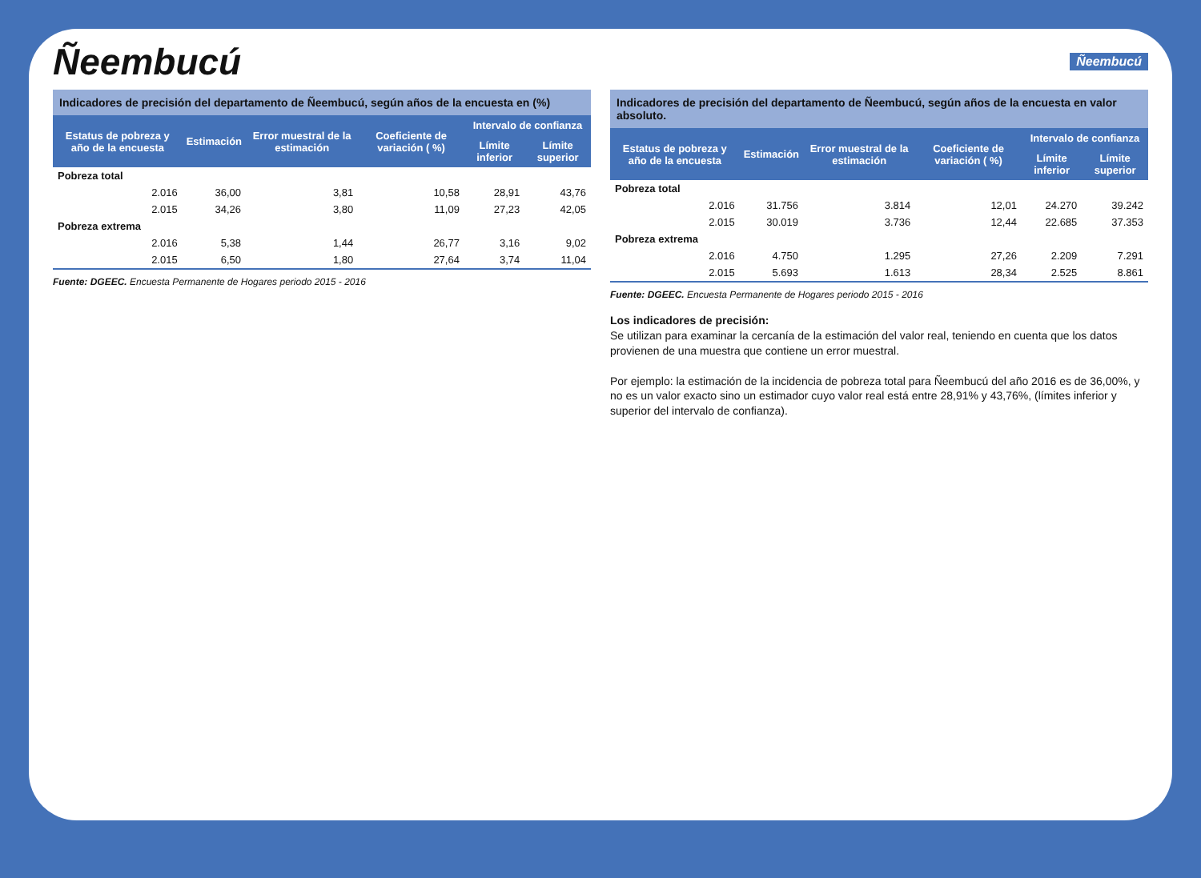Ñeembucú
Ñeembucú
Indicadores de precisión del departamento de Ñeembucú, según años de la encuesta en (%)
| Estatus de pobreza y año de la encuesta | Estimación | Error muestral de la estimación | Coeficiente de variación ( %) | Intervalo de confianza | |
| --- | --- | --- | --- | --- | --- |
| | | | | Límite inferior | Límite superior |
| Pobreza total | | | | | |
| 2.016 | 36,00 | 3,81 | 10,58 | 28,91 | 43,76 |
| 2.015 | 34,26 | 3,80 | 11,09 | 27,23 | 42,05 |
| Pobreza extrema | | | | | |
| 2.016 | 5,38 | 1,44 | 26,77 | 3,16 | 9,02 |
| 2.015 | 6,50 | 1,80 | 27,64 | 3,74 | 11,04 |
Fuente: DGEEC. Encuesta Permanente de Hogares periodo 2015 - 2016
Indicadores de precisión del departamento de Ñeembucú, según años de la encuesta en valor absoluto.
| Estatus de pobreza y año de la encuesta | Estimación | Error muestral de la estimación | Coeficiente de variación ( %) | Intervalo de confianza | |
| --- | --- | --- | --- | --- | --- |
| | | | | Límite inferior | Límite superior |
| Pobreza total | | | | | |
| 2.016 | 31.756 | 3.814 | 12,01 | 24.270 | 39.242 |
| 2.015 | 30.019 | 3.736 | 12,44 | 22.685 | 37.353 |
| Pobreza extrema | | | | | |
| 2.016 | 4.750 | 1.295 | 27,26 | 2.209 | 7.291 |
| 2.015 | 5.693 | 1.613 | 28,34 | 2.525 | 8.861 |
Fuente: DGEEC. Encuesta Permanente de Hogares periodo 2015 - 2016
Los indicadores de precisión:
Se utilizan para examinar la cercanía de la estimación del valor real, teniendo en cuenta que los datos provienen de una muestra que contiene un error muestral.
Por ejemplo: la estimación de la incidencia de pobreza total para Ñeembucú del año 2016 es de 36,00%, y no es un valor exacto sino un estimador cuyo valor real está entre 28,91% y 43,76%, (límites inferior y superior del intervalo de confianza).